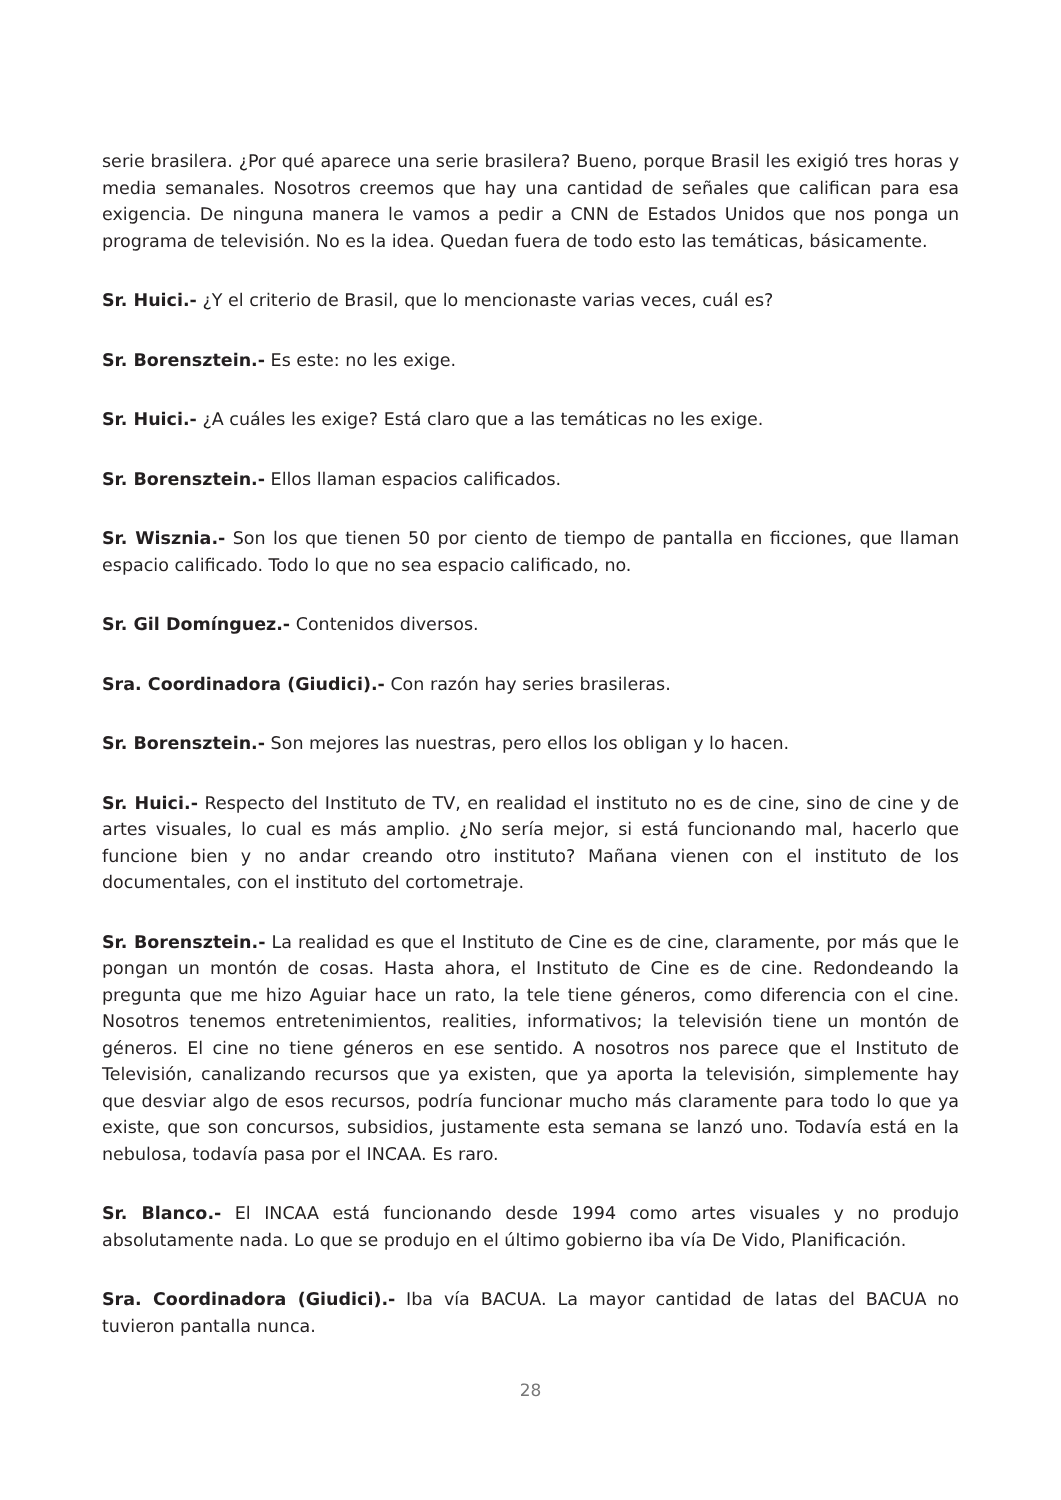serie brasilera. ¿Por qué aparece una serie brasilera? Bueno, porque Brasil les exigió tres horas y media semanales. Nosotros creemos que hay una cantidad de señales que califican para esa exigencia. De ninguna manera le vamos a pedir a CNN de Estados Unidos que nos ponga un programa de televisión. No es la idea. Quedan fuera de todo esto las temáticas, básicamente.
Sr. Huici.- ¿Y el criterio de Brasil, que lo mencionaste varias veces, cuál es?
Sr. Borensztein.- Es este: no les exige.
Sr. Huici.- ¿A cuáles les exige? Está claro que a las temáticas no les exige.
Sr. Borensztein.- Ellos llaman espacios calificados.
Sr. Wisznia.- Son los que tienen 50 por ciento de tiempo de pantalla en ficciones, que llaman espacio calificado. Todo lo que no sea espacio calificado, no.
Sr. Gil Domínguez.- Contenidos diversos.
Sra. Coordinadora (Giudici).- Con razón hay series brasileras.
Sr. Borensztein.- Son mejores las nuestras, pero ellos los obligan y lo hacen.
Sr. Huici.- Respecto del Instituto de TV, en realidad el instituto no es de cine, sino de cine y de artes visuales, lo cual es más amplio. ¿No sería mejor, si está funcionando mal, hacerlo que funcione bien y no andar creando otro instituto? Mañana vienen con el instituto de los documentales, con el instituto del cortometraje.
Sr. Borensztein.- La realidad es que el Instituto de Cine es de cine, claramente, por más que le pongan un montón de cosas. Hasta ahora, el Instituto de Cine es de cine. Redondeando la pregunta que me hizo Aguiar hace un rato, la tele tiene géneros, como diferencia con el cine. Nosotros tenemos entretenimientos, realities, informativos; la televisión tiene un montón de géneros. El cine no tiene géneros en ese sentido. A nosotros nos parece que el Instituto de Televisión, canalizando recursos que ya existen, que ya aporta la televisión, simplemente hay que desviar algo de esos recursos, podría funcionar mucho más claramente para todo lo que ya existe, que son concursos, subsidios, justamente esta semana se lanzó uno. Todavía está en la nebulosa, todavía pasa por el INCAA. Es raro.
Sr. Blanco.- El INCAA está funcionando desde 1994 como artes visuales y no produjo absolutamente nada. Lo que se produjo en el último gobierno iba vía De Vido, Planificación.
Sra. Coordinadora (Giudici).- Iba vía BACUA. La mayor cantidad de latas del BACUA no tuvieron pantalla nunca.
28